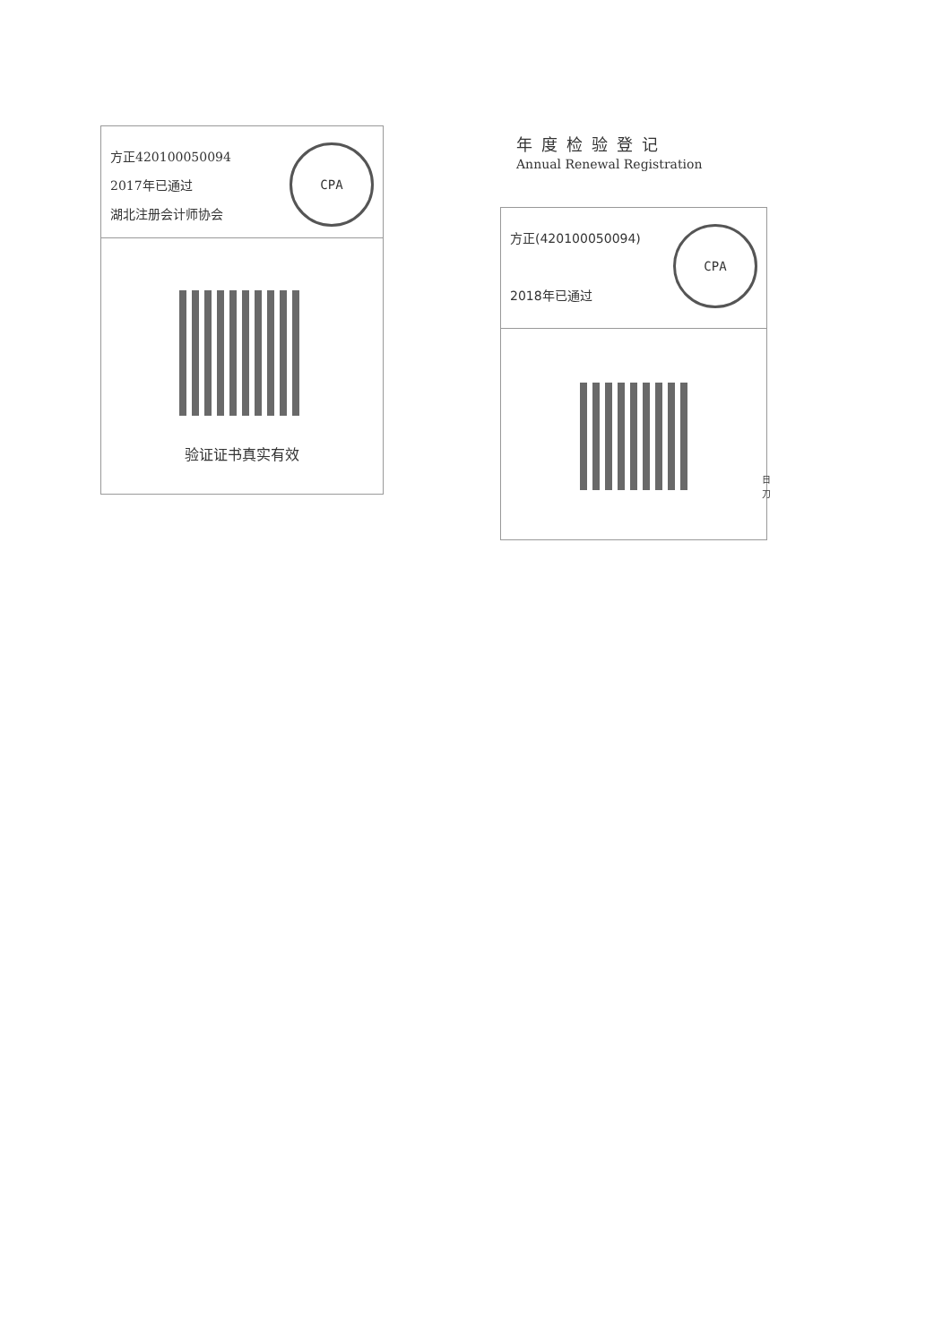方正420100050094
2017年已通过
湖北注册会计师协会
CPA
验证证书真实有效
年度检验登记
Annual Renewal Registration
方正(420100050094)
2018年已通过
CPA
日
刀